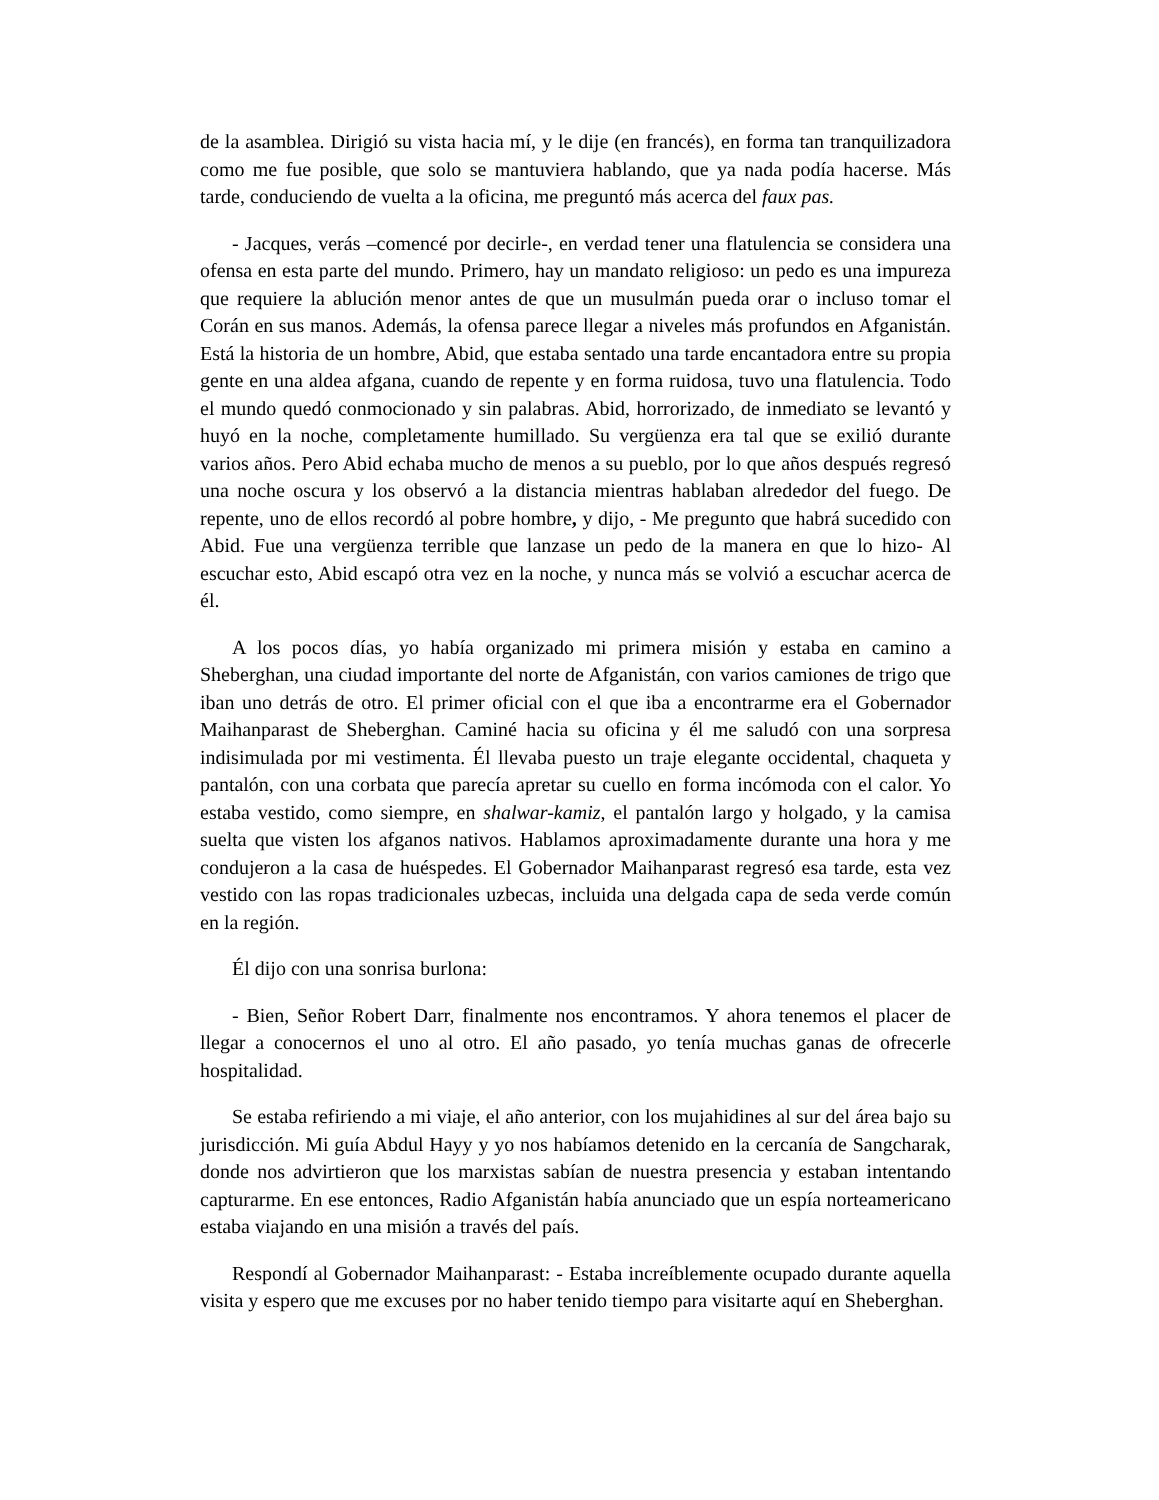de la asamblea. Dirigió su vista hacia mí, y le dije (en francés), en forma tan tranquilizadora como me fue posible, que solo se mantuviera hablando, que ya nada podía hacerse. Más tarde, conduciendo de vuelta a la oficina, me preguntó más acerca del faux pas.
- Jacques, verás –comencé por decirle-, en verdad tener una flatulencia se considera una ofensa en esta parte del mundo. Primero, hay un mandato religioso: un pedo es una impureza que requiere la ablución menor antes de que un musulmán pueda orar o incluso tomar el Corán en sus manos. Además, la ofensa parece llegar a niveles más profundos en Afganistán. Está la historia de un hombre, Abid, que estaba sentado una tarde encantadora entre su propia gente en una aldea afgana, cuando de repente y en forma ruidosa, tuvo una flatulencia. Todo el mundo quedó conmocionado y sin palabras. Abid, horrorizado, de inmediato se levantó y huyó en la noche, completamente humillado. Su vergüenza era tal que se exilió durante varios años. Pero Abid echaba mucho de menos a su pueblo, por lo que años después regresó una noche oscura y los observó a la distancia mientras hablaban alrededor del fuego. De repente, uno de ellos recordó al pobre hombre, y dijo, - Me pregunto que habrá sucedido con Abid. Fue una vergüenza terrible que lanzase un pedo de la manera en que lo hizo- Al escuchar esto, Abid escapó otra vez en la noche, y nunca más se volvió a escuchar acerca de él.
A los pocos días, yo había organizado mi primera misión y estaba en camino a Sheberghan, una ciudad importante del norte de Afganistán, con varios camiones de trigo que iban uno detrás de otro. El primer oficial con el que iba a encontrarme era el Gobernador Maihanparast de Sheberghan. Caminé hacia su oficina y él me saludó con una sorpresa indisimulada por mi vestimenta. Él llevaba puesto un traje elegante occidental, chaqueta y pantalón, con una corbata que parecía apretar su cuello en forma incómoda con el calor. Yo estaba vestido, como siempre, en shalwar-kamiz, el pantalón largo y holgado, y la camisa suelta que visten los afganos nativos. Hablamos aproximadamente durante una hora y me condujeron a la casa de huéspedes. El Gobernador Maihanparast regresó esa tarde, esta vez vestido con las ropas tradicionales uzbecas, incluida una delgada capa de seda verde común en la región.
Él dijo con una sonrisa burlona:
- Bien, Señor Robert Darr, finalmente nos encontramos. Y ahora tenemos el placer de llegar a conocernos el uno al otro. El año pasado, yo tenía muchas ganas de ofrecerle hospitalidad.
Se estaba refiriendo a mi viaje, el año anterior, con los mujahidines al sur del área bajo su jurisdicción. Mi guía Abdul Hayy y yo nos habíamos detenido en la cercanía de Sangcharak, donde nos advirtieron que los marxistas sabían de nuestra presencia y estaban intentando capturarme. En ese entonces, Radio Afganistán había anunciado que un espía norteamericano estaba viajando en una misión a través del país.
Respondí al Gobernador Maihanparast: - Estaba increíblemente ocupado durante aquella visita y espero que me excuses por no haber tenido tiempo para visitarte aquí en Sheberghan.